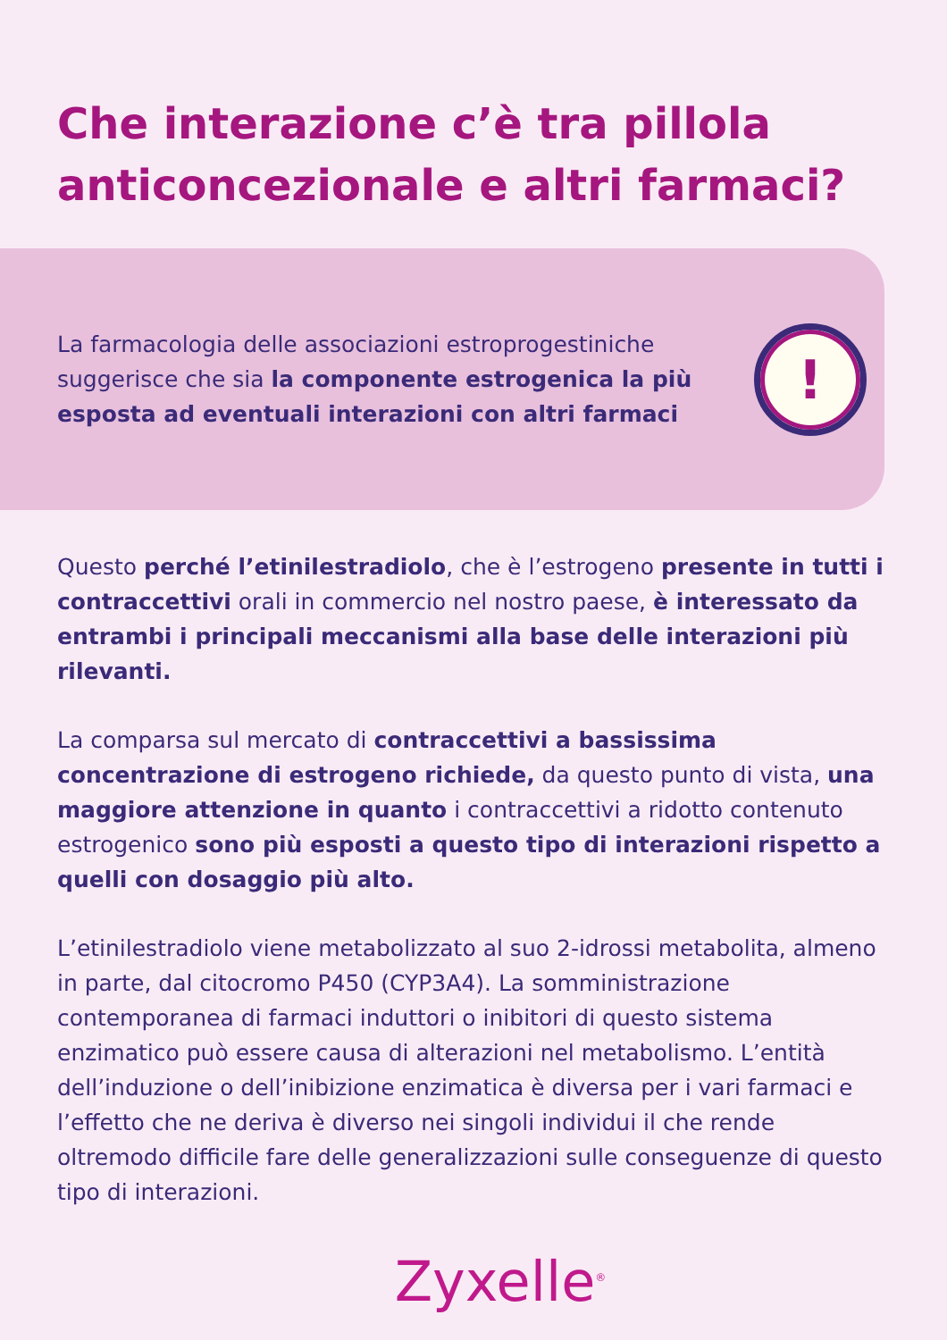Che interazione c’è tra pillola anticoncezionale e altri farmaci?
La farmacologia delle associazioni estroprogestiniche suggerisce che sia la componente estrogenica la più esposta ad eventuali interazioni con altri farmaci
!
Questo perché l’etinilestradiolo, che è l’estrogeno presente in tutti i contraccettivi orali in commercio nel nostro paese, è interessato da entrambi i principali meccanismi alla base delle interazioni più rilevanti.
La comparsa sul mercato di contraccettivi a bassissima concentrazione di estrogeno richiede, da questo punto di vista, una maggiore attenzione in quanto i contraccettivi a ridotto contenuto estrogenico sono più esposti a questo tipo di interazioni rispetto a quelli con dosaggio più alto.
L’etinilestradiolo viene metabolizzato al suo 2-idrossi metabolita, almeno in parte, dal citocromo P450 (CYP3A4). La somministrazione contemporanea di farmaci induttori o inibitori di questo sistema enzimatico può essere causa di alterazioni nel metabolismo. L’entità dell’induzione o dell’inibizione enzimatica è diversa per i vari farmaci e l’effetto che ne deriva è diverso nei singoli individui il che rende oltremodo difficile fare delle generalizzazioni sulle conseguenze di questo tipo di interazioni.
Zyxelle<sup>®</sup>